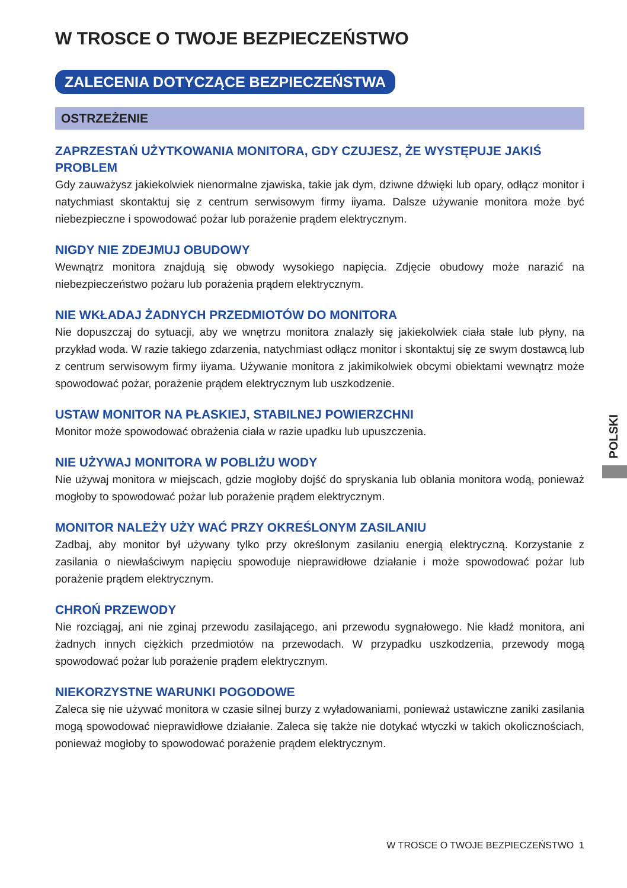W TROSCE O TWOJE BEZPIECZEŃSTWO
ZALECENIA DOTYCZĄCE BEZPIECZEŃSTWA
OSTRZEŻENIE
ZAPRZESTAŃ UŻYTKOWANIA MONITORA, GDY CZUJESZ, ŻE WYSTĘPUJE JAKIŚ PROBLEM
Gdy zauważysz jakiekolwiek nienormalne zjawiska, takie jak dym, dziwne dźwięki lub opary, odłącz monitor i natychmiast skontaktuj się z centrum serwisowym firmy iiyama. Dalsze używanie monitora może być niebezpieczne i spowodować pożar lub porażenie prądem elektrycznym.
NIGDY NIE ZDEJMUJ OBUDOWY
Wewnątrz monitora znajdują się obwody wysokiego napięcia. Zdjęcie obudowy może narazić na niebezpieczeństwo pożaru lub porażenia prądem elektrycznym.
NIE WKŁADAJ ŻADNYCH PRZEDMIOTÓW DO MONITORA
Nie dopuszczaj do sytuacji, aby we wnętrzu monitora znalazły się jakiekolwiek ciała stałe lub płyny, na przykład woda. W razie takiego zdarzenia, natychmiast odłącz monitor i skontaktuj się ze swym dostawcą lub z centrum serwisowym firmy iiyama. Używanie monitora z jakimikolwiek obcymi obiektami wewnątrz może spowodować pożar, porażenie prądem elektrycznym lub uszkodzenie.
USTAW MONITOR NA PŁASKIEJ, STABILNEJ POWIERZCHNI
Monitor może spowodować obrażenia ciała w razie upadku lub upuszczenia.
NIE UŻYWAJ MONITORA W POBLIŻU WODY
Nie używaj monitora w miejscach, gdzie mogłoby dojść do spryskania lub oblania monitora wodą, ponieważ mogłoby to spowodować pożar lub porażenie prądem elektrycznym.
MONITOR NALEŻY UŻY WAĆ PRZY OKREŚLONYM ZASILANIU
Zadbaj, aby monitor był używany tylko przy określonym zasilaniu energią elektryczną. Korzystanie z zasilania o niewłaściwym napięciu spowoduje nieprawidłowe działanie i może spowodować pożar lub porażenie prądem elektrycznym.
CHROŃ PRZEWODY
Nie rozciągaj, ani nie zginaj przewodu zasilającego, ani przewodu sygnałowego. Nie kładź monitora, ani żadnych innych ciężkich przedmiotów na przewodach. W przypadku uszkodzenia, przewody mogą spowodować pożar lub porażenie prądem elektrycznym.
NIEKORZYSTNE WARUNKI POGODOWE
Zaleca się nie używać monitora w czasie silnej burzy z wyładowaniami, ponieważ ustawiczne zaniki zasilania mogą spowodować nieprawidłowe działanie. Zaleca się także nie dotykać wtyczki w takich okolicznościach, ponieważ mogłoby to spowodować porażenie prądem elektrycznym.
POLSKI
W TROSCE O TWOJE BEZPIECZEŃSTWO 1